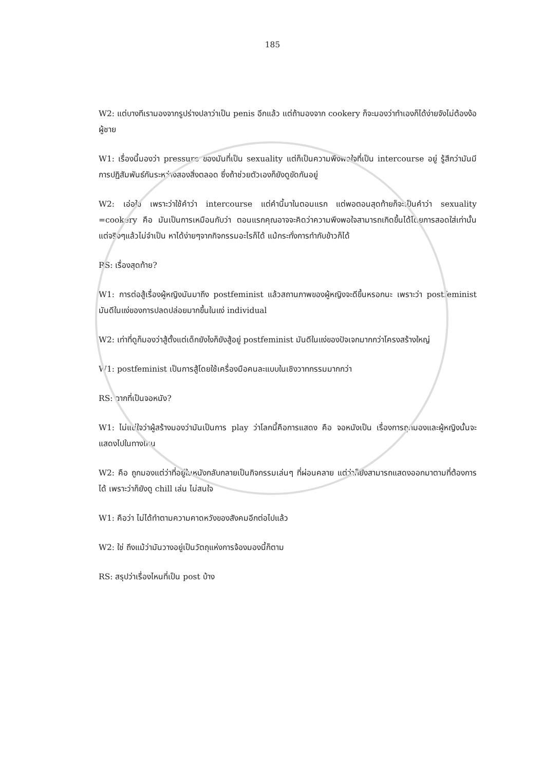185
W2: แต่บางทีเรามองจากรูปร่างปลาว่าเป็น penis อีกแล้ว แต่ถ้ามองจาก cookery ก็จะมองว่าทำเองก็ได้ง่ายจังไม่ต้องง้อผู้ชาย
W1: เรื่องนี้มองว่า pressure ของมันที่เป็น sexuality แต่ก็เป็นความพึงพอใจที่เป็น intercourse อยู่ รู้สึกว่ามันมีการปฏิสัมพันธ์กันระหว่างสองสิ่งตลอด ซึ่งถ้าช่วยตัวเองก็ยังดูขัดกันอยู่
W2: เอ่อใช่ เพราะว่าใช้คำว่า intercourse แต่คำนี้มาในตอนแรก แต่พอตอนสุดท้ายก็จะเป็นคำว่า sexuality =cookery คือ มันเป็นการเหมือนกับว่า ตอนแรกคุณอาจจะคิดว่าความพึงพอใจสามารถเกิดขึ้นได้โดยการสอดใส่เท่านั้น แต่จริงๆแล้วไม่จำเป็น หาได้ง่ายๆจากกิจกรรมอะไรก็ได้ แม้กระทั่งการทำกับข้าวก็ได้
RS: เรื่องสุดท้าย?
W1: การต่อสู้เรื่องผู้หญิงมันมาถึง postfeminist แล้วสถานภาพของผู้หญิงจะดีขึ้นหรอกนะ เพราะว่า postfeminist มันดีในแง่ของการปลดปล่อยมากขึ้นในแง่ individual
W2: เท่าที่ดูก็มองว่าสู้ตั้งแต่เด็กยังไงก็ยังสู้อยู่ postfeminist มันดีในแง่ของปัจเจกมากกว่าโครงสร้างใหญ่
W1: postfeminist เป็นการสู้โดยใช้เครื่องมือคนละแบบในเชิงวาทกรรมมากกว่า
RS: ฉากที่เป็นจอหนัง?
W1: ไม่แน่ใจว่าผู้สร้างมองว่ามันเป็นการ play ว่าโลกนี้คือการแสดง คือ จอหนังเป็น เรื่องการถูกมองและผู้หญิงนั้นจะแสดงไปในทางไหน
W2: คือ ถูกมองแต่ว่าที่อยู่ในหนังกลับกลายเป็นกิจกรรมเล่นๆ ที่ผ่อนคลาย แต่ว่าก็ยังสามารถแสดงออกมาตามที่ต้องการได้ เพราะว่าก็ยังดู chill เล่น ไม่สนใจ
W1: คือว่า ไม่ได้ทำตามความคาดหวังของสังคมอีกต่อไปแล้ว
W2: ใช่ ถึงแม้ว่ามันวางอยู่เป็นวัตถุแห่งการจ้องมองนี้ก็ตาม
RS: สรุปว่าเรื่องไหนที่เป็น post บ้าง